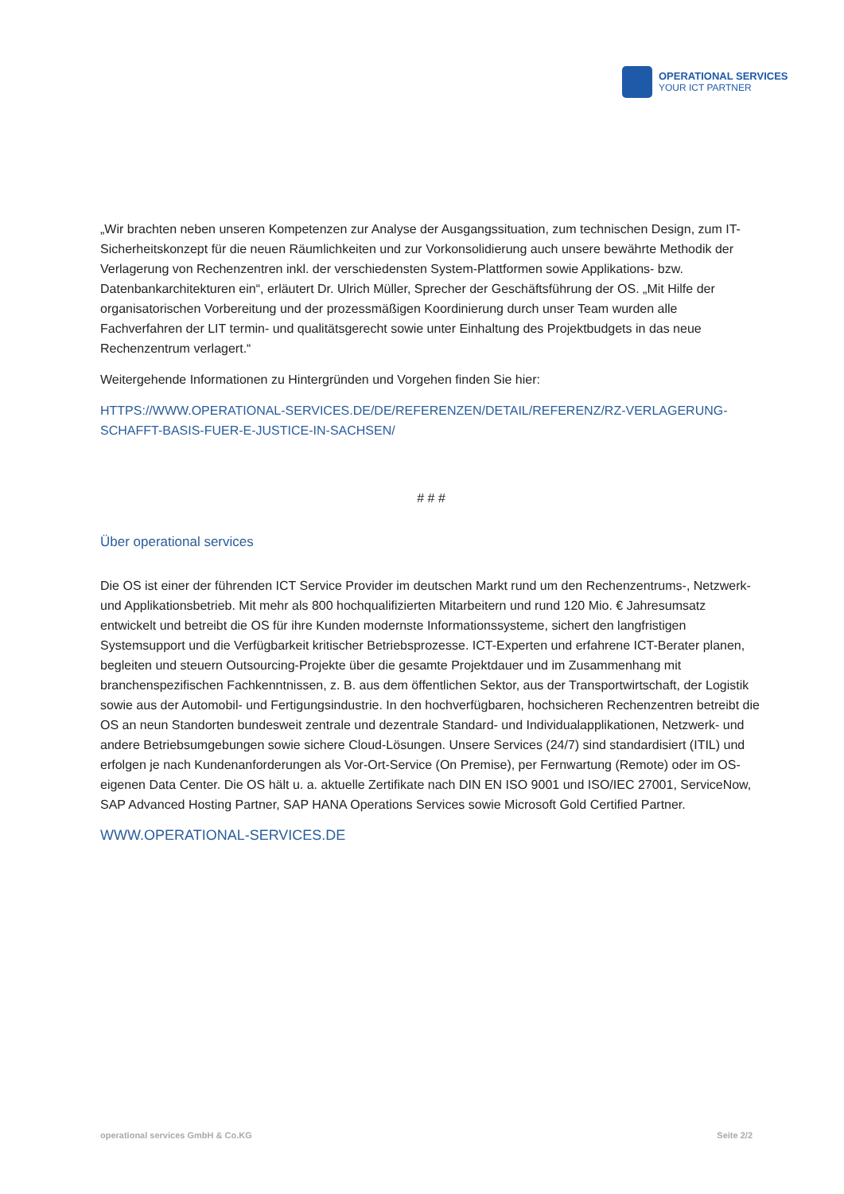OPERATIONAL SERVICES
YOUR ICT PARTNER
„Wir brachten neben unseren Kompetenzen zur Analyse der Ausgangssituation, zum technischen Design, zum IT-Sicherheitskonzept für die neuen Räumlichkeiten und zur Vorkonsolidierung auch unsere bewährte Methodik der Verlagerung von Rechenzentren inkl. der verschiedensten System-Plattformen sowie Applikations- bzw. Datenbankarchitekturen ein“, erläutert Dr. Ulrich Müller, Sprecher der Geschäftsführung der OS. „Mit Hilfe der organisatorischen Vorbereitung und der prozessmäßigen Koordinierung durch unser Team wurden alle Fachverfahren der LIT termin- und qualitätsgerecht sowie unter Einhaltung des Projektbudgets in das neue Rechenzentrum verlagert.“
Weitergehende Informationen zu Hintergründen und Vorgehen finden Sie hier:
HTTPS://WWW.OPERATIONAL-SERVICES.DE/DE/REFERENZEN/DETAIL/REFERENZ/RZ-VERLAGERUNG-SCHAFFT-BASIS-FUER-E-JUSTICE-IN-SACHSEN/
# # #
Über operational services
Die OS ist einer der führenden ICT Service Provider im deutschen Markt rund um den Rechenzentrums-, Netzwerk- und Applikationsbetrieb. Mit mehr als 800 hochqualifizierten Mitarbeitern und rund 120 Mio. € Jahresumsatz entwickelt und betreibt die OS für ihre Kunden modernste Informationssysteme, sichert den langfristigen Systemsupport und die Verfügbarkeit kritischer Betriebsprozesse. ICT-Experten und erfahrene ICT-Berater planen, begleiten und steuern Outsourcing-Projekte über die gesamte Projektdauer und im Zusammenhang mit branchenspezifischen Fachkenntnissen, z. B. aus dem öffentlichen Sektor, aus der Transportwirtschaft, der Logistik sowie aus der Automobil- und Fertigungsindustrie. In den hochverfügbaren, hochsicheren Rechenzentren betreibt die OS an neun Standorten bundesweit zentrale und dezentrale Standard- und Individualapplikationen, Netzwerk- und andere Betriebsumgebungen sowie sichere Cloud-Lösungen. Unsere Services (24/7) sind standardisiert (ITIL) und erfolgen je nach Kundenanforderungen als Vor-Ort-Service (On Premise), per Fernwartung (Remote) oder im OS-eigenen Data Center. Die OS hält u. a. aktuelle Zertifikate nach DIN EN ISO 9001 und ISO/IEC 27001, ServiceNow, SAP Advanced Hosting Partner, SAP HANA Operations Services sowie Microsoft Gold Certified Partner.
WWW.OPERATIONAL-SERVICES.DE
operational services GmbH & Co.KG Seite 2/2